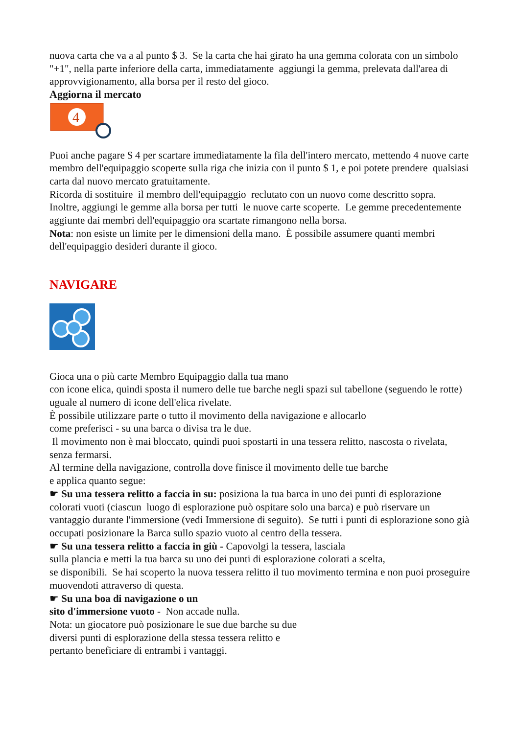nuova carta che va a al punto $ 3. Se la carta che hai girato ha una gemma colorata con un simbolo "+1", nella parte inferiore della carta, immediatamente aggiungi la gemma, prelevata dall'area di approvvigionamento, alla borsa per il resto del gioco.
Aggiorna il mercato
4
Puoi anche pagare $ 4 per scartare immediatamente la fila dell'intero mercato, mettendo 4 nuove carte membro dell'equipaggio scoperte sulla riga che inizia con il punto $ 1, e poi potete prendere qualsiasi carta dal nuovo mercato gratuitamente.
Ricorda di sostituire il membro dell'equipaggio reclutato con un nuovo come descritto sopra. Inoltre, aggiungi le gemme alla borsa per tutti le nuove carte scoperte. Le gemme precedentemente aggiunte dai membri dell'equipaggio ora scartate rimangono nella borsa.
Nota: non esiste un limite per le dimensioni della mano. È possibile assumere quanti membri dell'equipaggio desideri durante il gioco.
NAVIGARE
Gioca una o più carte Membro Equipaggio dalla tua mano
con icone elica, quindi sposta il numero delle tue barche negli spazi sul tabellone (seguendo le rotte) uguale al numero di icone dell'elica rivelate.
È possibile utilizzare parte o tutto il movimento della navigazione e allocarlo
come preferisci - su una barca o divisa tra le due.
Il movimento non è mai bloccato, quindi puoi spostarti in una tessera relitto, nascosta o rivelata, senza fermarsi.
Al termine della navigazione, controlla dove finisce il movimento delle tue barche
e applica quanto segue:
☛ Su una tessera relitto a faccia in su: posiziona la tua barca in uno dei punti di esplorazione colorati vuoti (ciascun luogo di esplorazione può ospitare solo una barca) e può riservare un vantaggio durante l'immersione (vedi Immersione di seguito). Se tutti i punti di esplorazione sono già occupati posizionare la Barca sullo spazio vuoto al centro della tessera.
☛ Su una tessera relitto a faccia in giù - Capovolgi la tessera, lasciala
sulla plancia e metti la tua barca su uno dei punti di esplorazione colorati a scelta,
se disponibili. Se hai scoperto la nuova tessera relitto il tuo movimento termina e non puoi proseguire muovendoti attraverso di questa.
☛ Su una boa di navigazione o un
sito d'immersione vuoto - Non accade nulla.
Nota: un giocatore può posizionare le sue due barche su due
diversi punti di esplorazione della stessa tessera relitto e
pertanto beneficiare di entrambi i vantaggi.